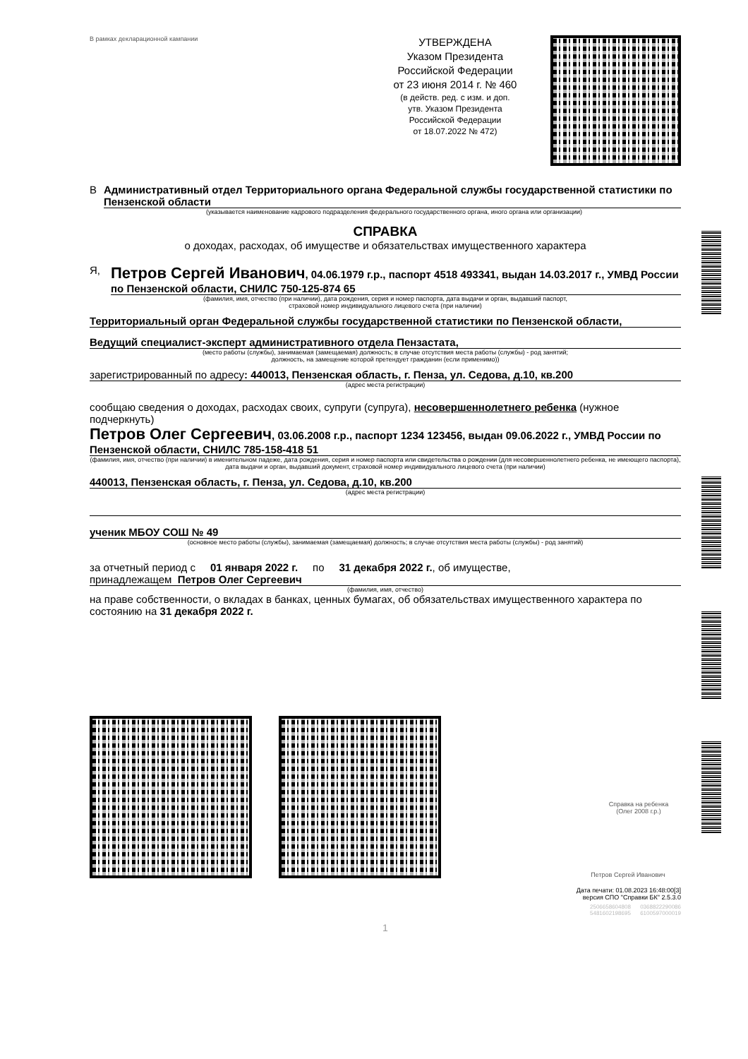В рамках декларационной кампании
УТВЕРЖДЕНА
Указом Президента
Российской Федерации
от 23 июня 2014 г. № 460
(в действ. ред. с изм. и доп.
утв. Указом Президента
Российской Федерации
от 18.07.2022 № 472)
В Административный отдел Территориального органа Федеральной службы государственной статистики по Пензенской области
(указывается наименование кадрового подразделения федерального государственного органа, иного органа или организации)
СПРАВКА
о доходах, расходах, об имуществе и обязательствах имущественного характера
Я,
Петров Сергей Иванович, 04.06.1979 г.р., паспорт 4518 493341, выдан 14.03.2017 г., УМВД России по Пензенской области, СНИЛС 750-125-874 65
(фамилия, имя, отчество (при наличии), дата рождения, серия и номер паспорта, дата выдачи и орган, выдавший паспорт,
страховой номер индивидуального лицевого счета (при наличии)
Территориальный орган Федеральной службы государственной статистики по Пензенской области,
Ведущий специалист-эксперт административного отдела Пензастата,
(место работы (службы), занимаемая (замещаемая) должность; в случае отсутствия места работы (службы) - род занятий;
должность, на замещение которой претендует гражданин (если применимо))
зарегистрированный по адресу: 440013, Пензенская область, г. Пенза, ул. Седова, д.10, кв.200
(адрес места регистрации)
сообщаю сведения о доходах, расходах своих, супруги (супруга), несовершеннолетнего ребенка (нужное подчеркнуть)
Петров Олег Сергеевич, 03.06.2008 г.р., паспорт 1234 123456, выдан 09.06.2022 г., УМВД России по Пензенской области, СНИЛС 785-158-418 51
(фамилия, имя, отчество (при наличии) в именительном падеже, дата рождения, серия и номер паспорта или свидетельства о рождении (для несовершеннолетнего ребенка, не имеющего паспорта), дата выдачи и орган, выдавший документ, страховой номер индивидуального лицевого счета (при наличии)
440013, Пензенская область, г. Пенза, ул. Седова, д.10, кв.200
(адрес места регистрации)
ученик МБОУ СОШ № 49
(основное место работы (службы), занимаемая (замещаемая) должность; в случае отсутствия места работы (службы) - род занятий)
за отчетный период с 01 января 2022 г. по 31 декабря 2022 г., об имуществе,
принадлежащем Петров Олег Сергеевич
(фамилия, имя, отчество)
на праве собственности, о вкладах в банках, ценных бумагах, об обязательствах имущественного характера по состоянию на 31 декабря 2022 г.
Справка на ребенка
(Олег 2008 г.р.)
Петров Сергей Иванович
Дата печати: 01.08.2023 16:48:00[3]
версия СПО "Справки БК" 2.5.3.0
2506658604808 0368822290086
5481602198695 6100597000019
1